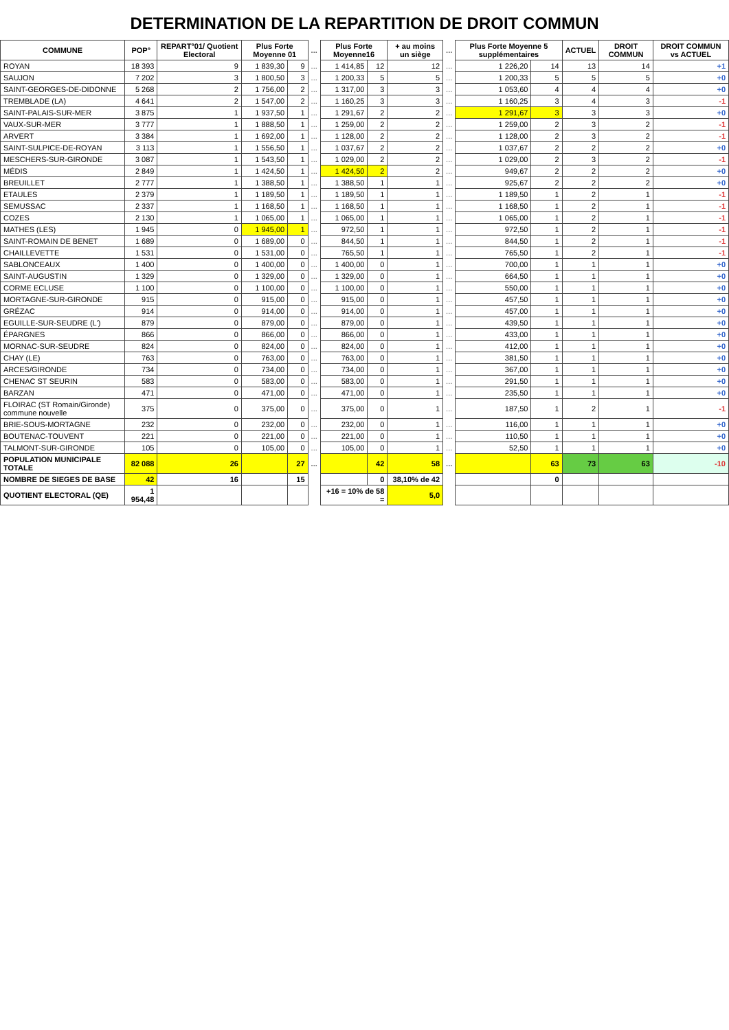DETERMINATION DE LA REPARTITION DE DROIT COMMUN
| COMMUNE | POP° | REPART°01/ Quotient Electoral | Plus Forte Moyenne 01 | | ... | Plus Forte Moyenne16 | | + au moins un siège | ... | Plus Forte Moyenne 5 supplémentaires | | ACTUEL | DROIT COMMUN | DROIT COMMUN vs ACTUEL |
| --- | --- | --- | --- | --- | --- | --- | --- | --- | --- | --- | --- | --- | --- | --- |
| ROYAN | 18 393 | 9 | 1 839,30 | 9 | ... | 1 414,85 | 12 | 12 | ... | 1 226,20 | 14 | 13 | 14 | +1 |
| SAUJON | 7 202 | 3 | 1 800,50 | 3 | ... | 1 200,33 | 5 | 5 | ... | 1 200,33 | 5 | 5 | 5 | +0 |
| SAINT-GEORGES-DE-DIDONNE | 5 268 | 2 | 1 756,00 | 2 | ... | 1 317,00 | 3 | 3 | ... | 1 053,60 | 4 | 4 | 4 | +0 |
| TREMBLADE (LA) | 4 641 | 2 | 1 547,00 | 2 | ... | 1 160,25 | 3 | 3 | ... | 1 160,25 | 3 | 4 | 3 | -1 |
| SAINT-PALAIS-SUR-MER | 3 875 | 1 | 1 937,50 | 1 | ... | 1 291,67 | 2 | 2 | ... | 1 291,67 | 3 | 3 | 3 | +0 |
| VAUX-SUR-MER | 3 777 | 1 | 1 888,50 | 1 | ... | 1 259,00 | 2 | 2 | ... | 1 259,00 | 2 | 3 | 2 | -1 |
| ARVERT | 3 384 | 1 | 1 692,00 | 1 | ... | 1 128,00 | 2 | 2 | ... | 1 128,00 | 2 | 3 | 2 | -1 |
| SAINT-SULPICE-DE-ROYAN | 3 113 | 1 | 1 556,50 | 1 | ... | 1 037,67 | 2 | 2 | ... | 1 037,67 | 2 | 2 | 2 | +0 |
| MESCHERS-SUR-GIRONDE | 3 087 | 1 | 1 543,50 | 1 | ... | 1 029,00 | 2 | 2 | ... | 1 029,00 | 2 | 3 | 2 | -1 |
| MÉDIS | 2 849 | 1 | 1 424,50 | 1 | ... | 1 424,50 | 2 | 2 | ... | 949,67 | 2 | 2 | 2 | +0 |
| BREUILLET | 2 777 | 1 | 1 388,50 | 1 | ... | 1 388,50 | 1 | 1 | ... | 925,67 | 2 | 2 | 2 | +0 |
| ETAULES | 2 379 | 1 | 1 189,50 | 1 | ... | 1 189,50 | 1 | 1 | ... | 1 189,50 | 1 | 2 | 1 | -1 |
| SEMUSSAC | 2 337 | 1 | 1 168,50 | 1 | ... | 1 168,50 | 1 | 1 | ... | 1 168,50 | 1 | 2 | 1 | -1 |
| COZES | 2 130 | 1 | 1 065,00 | 1 | ... | 1 065,00 | 1 | 1 | ... | 1 065,00 | 1 | 2 | 1 | -1 |
| MATHES (LES) | 1 945 | 0 | 1 945,00 | 1 | ... | 972,50 | 1 | 1 | ... | 972,50 | 1 | 2 | 1 | -1 |
| SAINT-ROMAIN DE BENET | 1 689 | 0 | 1 689,00 | 0 | ... | 844,50 | 1 | 1 | ... | 844,50 | 1 | 2 | 1 | -1 |
| CHAILLEVETTE | 1 531 | 0 | 1 531,00 | 0 | ... | 765,50 | 1 | 1 | ... | 765,50 | 1 | 2 | 1 | -1 |
| SABLONCEAUX | 1 400 | 0 | 1 400,00 | 0 | ... | 1 400,00 | 0 | 1 | ... | 700,00 | 1 | 1 | 1 | +0 |
| SAINT-AUGUSTIN | 1 329 | 0 | 1 329,00 | 0 | ... | 1 329,00 | 0 | 1 | ... | 664,50 | 1 | 1 | 1 | +0 |
| CORME ECLUSE | 1 100 | 0 | 1 100,00 | 0 | ... | 1 100,00 | 0 | 1 | ... | 550,00 | 1 | 1 | 1 | +0 |
| MORTAGNE-SUR-GIRONDE | 915 | 0 | 915,00 | 0 | ... | 915,00 | 0 | 1 | ... | 457,50 | 1 | 1 | 1 | +0 |
| GRÉZAC | 914 | 0 | 914,00 | 0 | ... | 914,00 | 0 | 1 | ... | 457,00 | 1 | 1 | 1 | +0 |
| EGUILLE-SUR-SEUDRE (L') | 879 | 0 | 879,00 | 0 | ... | 879,00 | 0 | 1 | ... | 439,50 | 1 | 1 | 1 | +0 |
| ÉPARGNES | 866 | 0 | 866,00 | 0 | ... | 866,00 | 0 | 1 | ... | 433,00 | 1 | 1 | 1 | +0 |
| MORNAC-SUR-SEUDRE | 824 | 0 | 824,00 | 0 | ... | 824,00 | 0 | 1 | ... | 412,00 | 1 | 1 | 1 | +0 |
| CHAY (LE) | 763 | 0 | 763,00 | 0 | ... | 763,00 | 0 | 1 | ... | 381,50 | 1 | 1 | 1 | +0 |
| ARCES/GIRONDE | 734 | 0 | 734,00 | 0 | ... | 734,00 | 0 | 1 | ... | 367,00 | 1 | 1 | 1 | +0 |
| CHENAC ST SEURIN | 583 | 0 | 583,00 | 0 | ... | 583,00 | 0 | 1 | ... | 291,50 | 1 | 1 | 1 | +0 |
| BARZAN | 471 | 0 | 471,00 | 0 | ... | 471,00 | 0 | 1 | ... | 235,50 | 1 | 1 | 1 | +0 |
| FLOIRAC (ST Romain/Gironde) commune nouvelle | 375 | 0 | 375,00 | 0 | ... | 375,00 | 0 | 1 | ... | 187,50 | 1 | 2 | 1 | -1 |
| BRIE-SOUS-MORTAGNE | 232 | 0 | 232,00 | 0 | ... | 232,00 | 0 | 1 | ... | 116,00 | 1 | 1 | 1 | +0 |
| BOUTENAC-TOUVENT | 221 | 0 | 221,00 | 0 | ... | 221,00 | 0 | 1 | ... | 110,50 | 1 | 1 | 1 | +0 |
| TALMONT-SUR-GIRONDE | 105 | 0 | 105,00 | 0 | ... | 105,00 | 0 | 1 | ... | 52,50 | 1 | 1 | 1 | +0 |
| POPULATION MUNICIPALE TOTALE | 82 088 | 26 | | 27 | ... | | 42 | 58 | ... | | 63 | 73 | 63 | -10 |
| NOMBRE DE SIEGES DE BASE | 42 | 16 | | 15 | | | 0 | 38,10% de 42 | | | 0 | | | |
| QUOTIENT ELECTORAL (QE) | 1 954,48 | | | | | +16 = 10% de 58 = | | 5,0 | | | | | | |